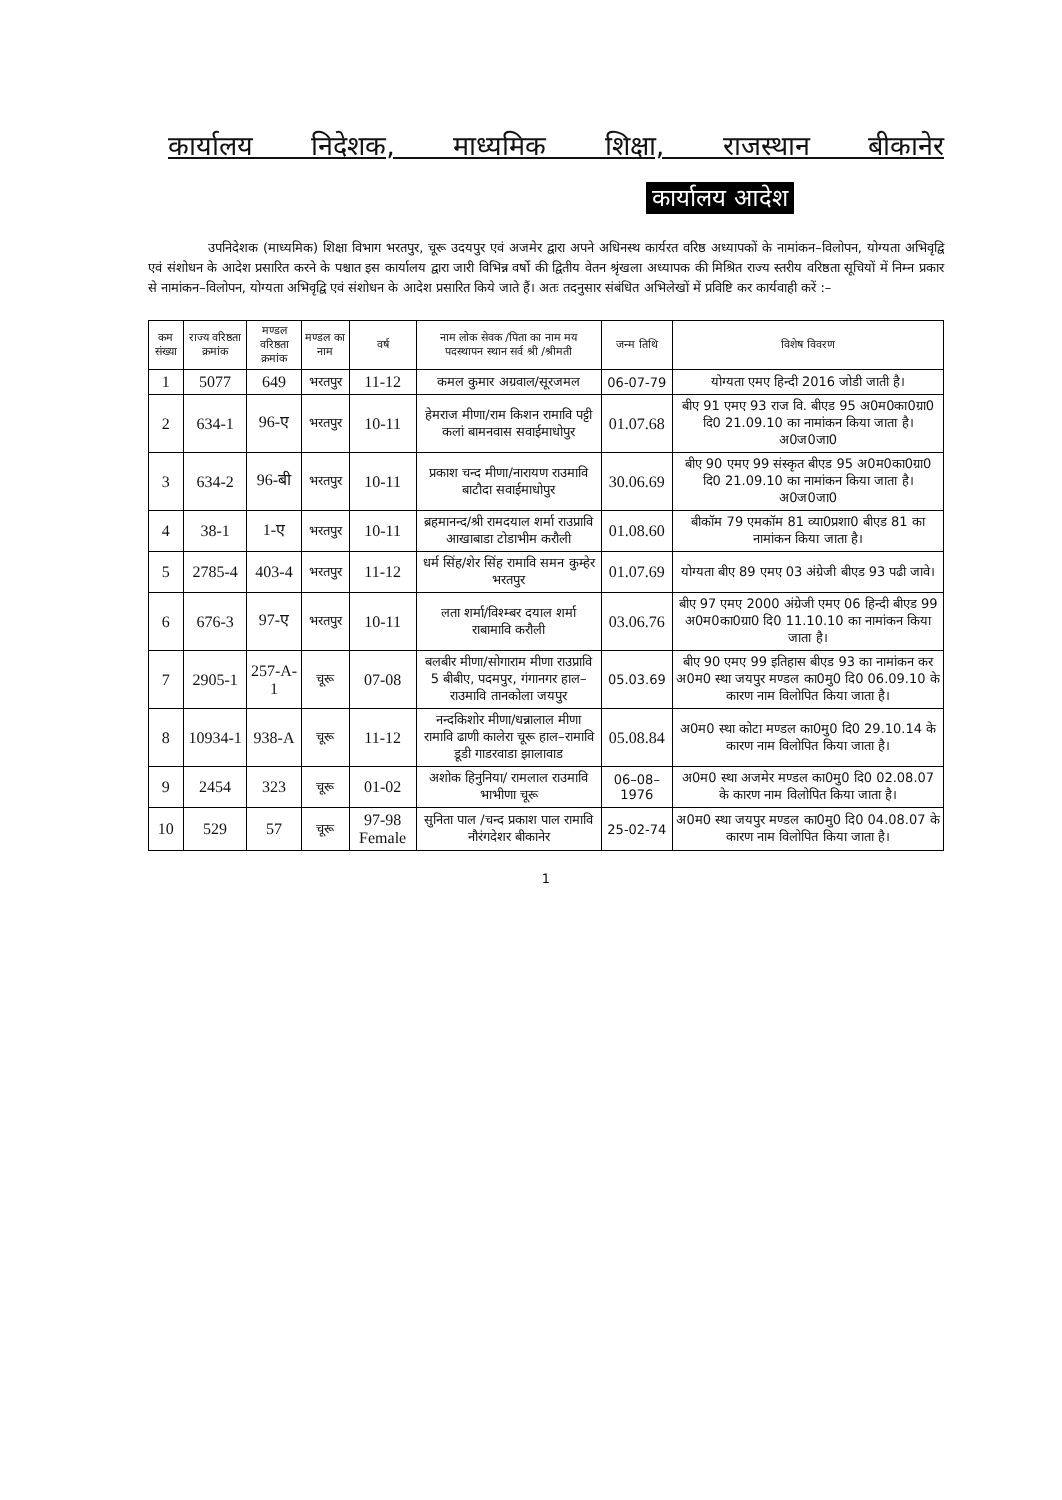कार्यालय निदेशक, माध्यमिक शिक्षा, राजस्थान बीकानेर
कार्यालय आदेश
उपनिदेशक (माध्यमिक) शिक्षा विभाग भरतपुर, चूरू उदयपुर एवं अजमेर द्वारा अपने अधिनस्थ कार्यरत वरिष्ठ अध्यापकों के नामांकन–विलोपन, योग्यता अभिवृद्वि एवं संशोधन के आदेश प्रसारित करने के पश्चात इस कार्यालय द्वारा जारी विभिन्न वर्षो की द्वितीय वेतन श्रृंखला अध्यापक की मिश्रित राज्य स्तरीय वरिष्ठता सूचियों में निम्न प्रकार से नामांकन–विलोपन, योग्यता अभिवृद्वि एवं संशोधन के आदेश प्रसारित किये जाते हैं। अतः तदनुसार संबंधित अभिलेखों में प्रविष्टि कर कार्यवाही करें :–
| कम संख्या | राज्य वरिष्ठता क्रमांक | मण्डल वरिष्ठता क्रमांक | मण्डल का नाम | वर्ष | नाम लोक सेवक /पिता का नाम मय पदस्थापन स्थान सर्व श्री /श्रीमती | जन्म तिथि | विशेष विवरण |
| --- | --- | --- | --- | --- | --- | --- | --- |
| 1 | 5077 | 649 | भरतपुर | 11-12 | कमल कुमार अग्रवाल/सूरजमल | 06-07-79 | योग्यता एमए हिन्दी 2016 जोडी जाती है। |
| 2 | 634-1 | 96-ए | भरतपुर | 10-11 | हेमराज मीणा/राम किशन रामावि पट्टी कलां बामनवास सवाईमाधोपुर | 01.07.68 | बीए 91 एमए 93 राज वि. बीएड 95 अ0म0का0ग्रा0 दि0 21.09.10 का नामांकन किया जाता है। अ0ज0जा0 |
| 3 | 634-2 | 96-बी | भरतपुर | 10-11 | प्रकाश चन्द मीणा/नारायण राउमावि बाटौदा सवाईमाधोपुर | 30.06.69 | बीए 90 एमए 99 संस्कृत बीएड 95 अ0म0का0ग्रा0 दि0 21.09.10 का नामांकन किया जाता है। अ0ज0जा0 |
| 4 | 38-1 | 1-ए | भरतपुर | 10-11 | ब्रहमानन्द/श्री रामदयाल शर्मा राउप्रावि आखाबाडा टोडाभीम करौली | 01.08.60 | बीकॉम 79 एमकॉम 81 व्या0प्रशा0 बीएड 81 का नामांकन किया जाता है। |
| 5 | 2785-4 | 403-4 | भरतपुर | 11-12 | धर्म सिंह/शेर सिंह रामावि समन कुम्हेर भरतपुर | 01.07.69 | योग्यता बीए 89 एमए 03 अंग्रेजी बीएड 93 पढी जावे। |
| 6 | 676-3 | 97-ए | भरतपुर | 10-11 | लता शर्मा/विश्म्बर दयाल शर्मा राबामावि करौली | 03.06.76 | बीए 97 एमए 2000 अंग्रेजी एमए 06 हिन्दी बीएड 99 अ0म0का0ग्रा0 दि0 11.10.10 का नामांकन किया जाता है। |
| 7 | 2905-1 | 257-A-1 | चूरू | 07-08 | बलबीर मीणा/सोगाराम मीणा राउप्रावि 5 बीबीए, पदमपुर, गंगानगर हाल–राउमावि तानकोला जयपुर | 05.03.69 | बीए 90 एमए 99 इतिहास बीएड 93 का नामांकन कर अ0म0 स्था जयपुर मण्डल का0मु0 दि0 06.09.10 के कारण नाम विलोपित किया जाता है। |
| 8 | 10934-1 | 938-A | चूरू | 11-12 | नन्दकिशोर मीणा/धन्नालाल मीणा रामावि ढाणी कालेरा चूरू हाल–रामावि डूडी गाडरवाडा झालावाड | 05.08.84 | अ0म0 स्था कोटा मण्डल का0मु0 दि0 29.10.14 के कारण नाम विलोपित किया जाता है। |
| 9 | 2454 | 323 | चूरू | 01-02 | अशोक हिनुनिया/ रामलाल राउमावि भाभीणा चूरू | 06–08–1976 | अ0म0 स्था अजमेर मण्डल का0मु0 दि0 02.08.07 के कारण नाम विलोपित किया जाता है। |
| 10 | 529 | 57 | चूरू | 97-98 Female | सुनिता पाल /चन्द प्रकाश पाल रामावि नौरंगदेशर बीकानेर | 25-02-74 | अ0म0 स्था जयपुर मण्डल का0मु0 दि0 04.08.07 के कारण नाम विलोपित किया जाता है। |
1